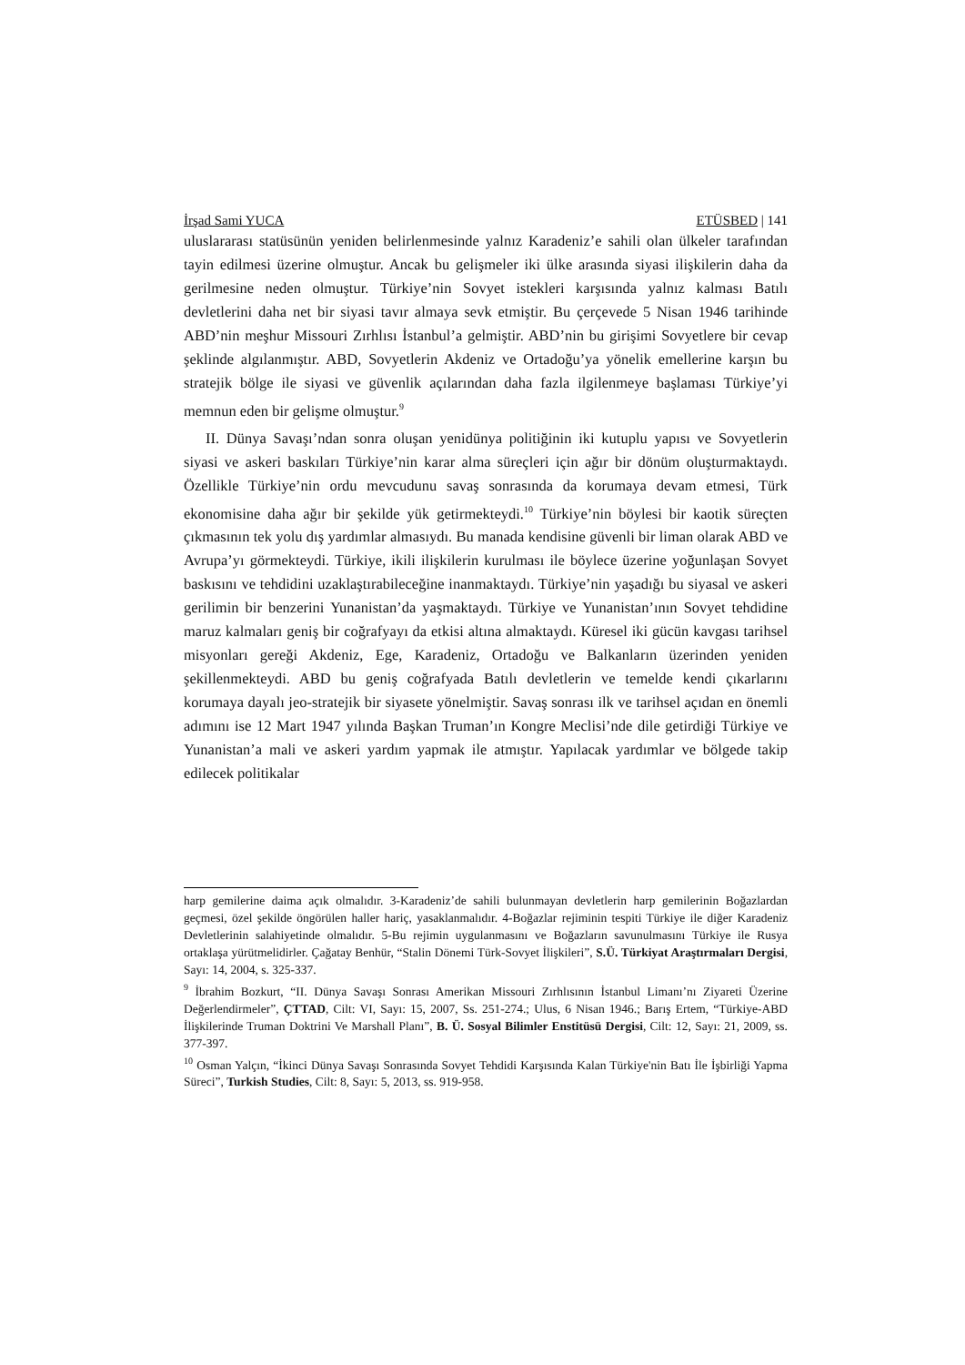İrşad Sami YUCA ETÜSBED | 141
uluslararası statüsünün yeniden belirlenmesinde yalnız Karadeniz’e sahili olan ülkeler tarafından tayin edilmesi üzerine olmuştur. Ancak bu gelişmeler iki ülke arasında siyasi ilişkilerin daha da gerilmesine neden olmuştur. Türkiye’nin Sovyet istekleri karşısında yalnız kalması Batılı devletlerini daha net bir siyasi tavır almaya sevk etmiştir. Bu çerçevede 5 Nisan 1946 tarihinde ABD’nin meşhur Missouri Zırhlısı İstanbul’a gelmiştir. ABD’nin bu girişimi Sovyetlere bir cevap şeklinde algılanmıştır. ABD, Sovyetlerin Akdeniz ve Ortadoğu’ya yönelik emellerine karşın bu stratejik bölge ile siyasi ve güvenlik açılarından daha fazla ilgilenmeye başlaması Türkiye’yi memnun eden bir gelişme olmuştur.<sup>9</sup>
II. Dünya Savaşı’ndan sonra oluşan yenidünya politiğinin iki kutuplu yapısı ve Sovyetlerin siyasi ve askeri baskıları Türkiye’nin karar alma süreçleri için ağır bir dönüm oluşturmaktaydı. Özellikle Türkiye’nin ordu mevcudunu savaş sonrasında da korumaya devam etmesi, Türk ekonomisine daha ağır bir şekilde yük getirmekteydi.<sup>10</sup> Türkiye’nin böylesi bir kaotik süreçten çıkmasının tek yolu dış yardımlar almasıydı. Bu manada kendisine güvenli bir liman olarak ABD ve Avrupa’yı görmekteydi. Türkiye, ikili ilişkilerin kurulması ile böylece üzerine yoğunlaşan Sovyet baskısını ve tehdidini uzaklaştırabileceğine inanmaktaydı. Türkiye’nin yaşadığı bu siyasal ve askeri gerilimin bir benzerini Yunanistan’da yaşmaktaydı. Türkiye ve Yunanistan’ının Sovyet tehdidine maruz kalmaları geniş bir coğrafyayı da etkisi altına almaktaydı. Küresel iki gücün kavgası tarihsel misyonları gereği Akdeniz, Ege, Karadeniz, Ortadoğu ve Balkanların üzerinden yeniden şekillenmekteydi. ABD bu geniş coğrafyada Batılı devletlerin ve temelde kendi çıkarlarını korumaya dayalı jeo-stratejik bir siyasete yönelmiştir. Savaş sonrası ilk ve tarihsel açıdan en önemli adımını ise 12 Mart 1947 yılında Başkan Truman’ın Kongre Meclisi’nde dile getirdiği Türkiye ve Yunanistan’a mali ve askeri yardım yapmak ile atmıştır. Yapılacak yardımlar ve bölgede takip edilecek politikalar
harp gemilerine daima açık olmalıdır. 3-Karadeniz’de sahili bulunmayan devletlerin harp gemilerinin Boğazlardan geçmesi, özel şekilde öngörülen haller hariç, yasaklanmalıdır. 4-Boğazlar rejiminin tespiti Türkiye ile diğer Karadeniz Devletlerinin salahiyetinde olmalıdır. 5-Bu rejimin uygulanmasını ve Boğazların savunulmasını Türkiye ile Rusya ortaklaşa yürütmelidirler. Çağatay Benhür, “Stalin Dönemi Türk-Sovyet İlişkileri”, S.Ü. Türkiyat Araştırmaları Dergisi, Sayı: 14, 2004, s. 325-337.
<sup>9</sup> İbrahim Bozkurt, “II. Dünya Savaşı Sonrası Amerikan Missouri Zırhlısının İstanbul Limanı’nı Ziyareti Üzerine Değerlendirmeler”, ÇTTAD, Cilt: VI, Sayı: 15, 2007, Ss. 251-274.; Ulus, 6 Nisan 1946.; Barış Ertem, “Türkiye-ABD İlişkilerinde Truman Doktrini Ve Marshall Planı”, B. Ü. Sosyal Bilimler Enstitüsü Dergisi, Cilt: 12, Sayı: 21, 2009, ss. 377-397.
<sup>10</sup> Osman Yalçın, “İkinci Dünya Savaşı Sonrasında Sovyet Tehdidi Karşısında Kalan Türkiye'nin Batı İle İşbirliği Yapma Süreci”, Turkish Studies, Cilt: 8, Sayı: 5, 2013, ss. 919-958.